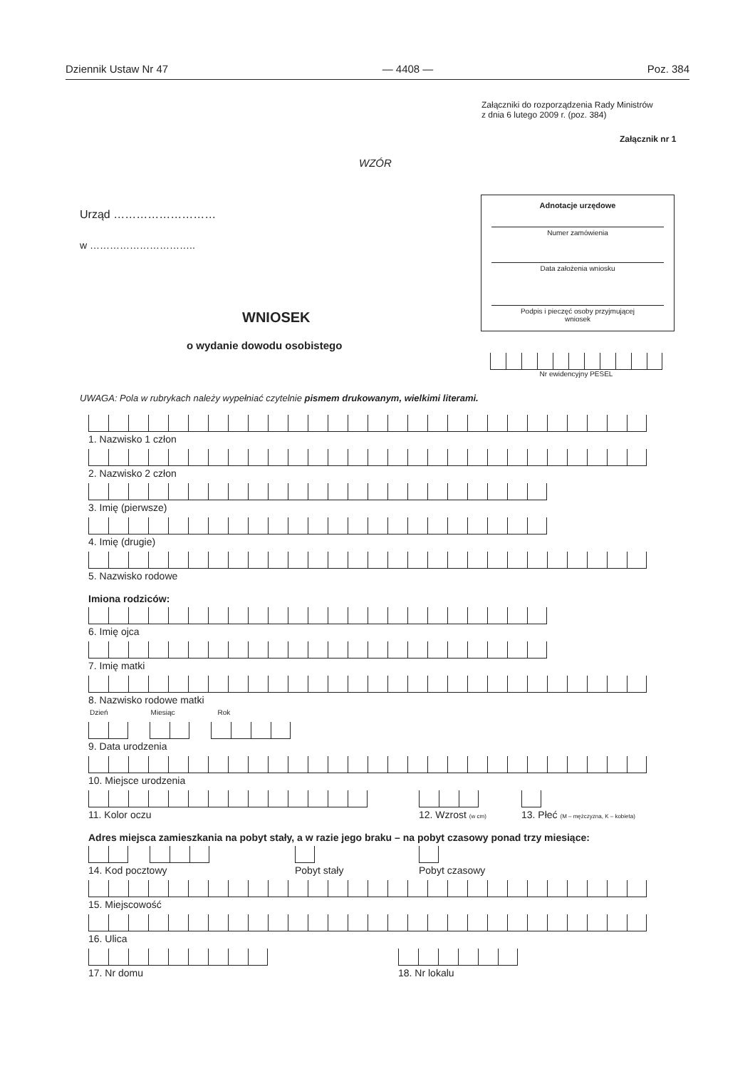Dziennik Ustaw Nr 47 — 4408 — Poz. 384
Załączniki do rozporządzenia Rady Ministrów
z dnia 6 lutego 2009 r. (poz. 384)
Załącznik nr 1
WZÓR
Urząd ………………………
w …………………………..
Adnotacje urzędowe
Numer zamówienia
Data założenia wniosku
Podpis i pieczęć osoby przyjmującej
wniosek
WNIOSEK
o wydanie dowodu osobistego
Nr ewidencyjny PESEL
UWAGA: Pola w rubrykach należy wypełniać czytelnie pismem drukowanym, wielkimi literami.
1. Nazwisko 1 człon
2. Nazwisko 2 człon
3. Imię (pierwsze)
4. Imię (drugie)
5. Nazwisko rodowe
Imiona rodziców:
6. Imię ojca
7. Imię matki
8. Nazwisko rodowe matki
Dzień Miesiąc Rok
9. Data urodzenia
10. Miejsce urodzenia
11. Kolor oczu 12. Wzrost (w cm)
13. Płeć (M – mężczyzna, K – kobieta)
Adres miejsca zamieszkania na pobyt stały, a w razie jego braku – na pobyt czasowy ponad trzy miesiące:
14. Kod pocztowy Pobyt stały Pobyt czasowy
15. Miejscowość
16. Ulica
17. Nr domu 18. Nr lokalu